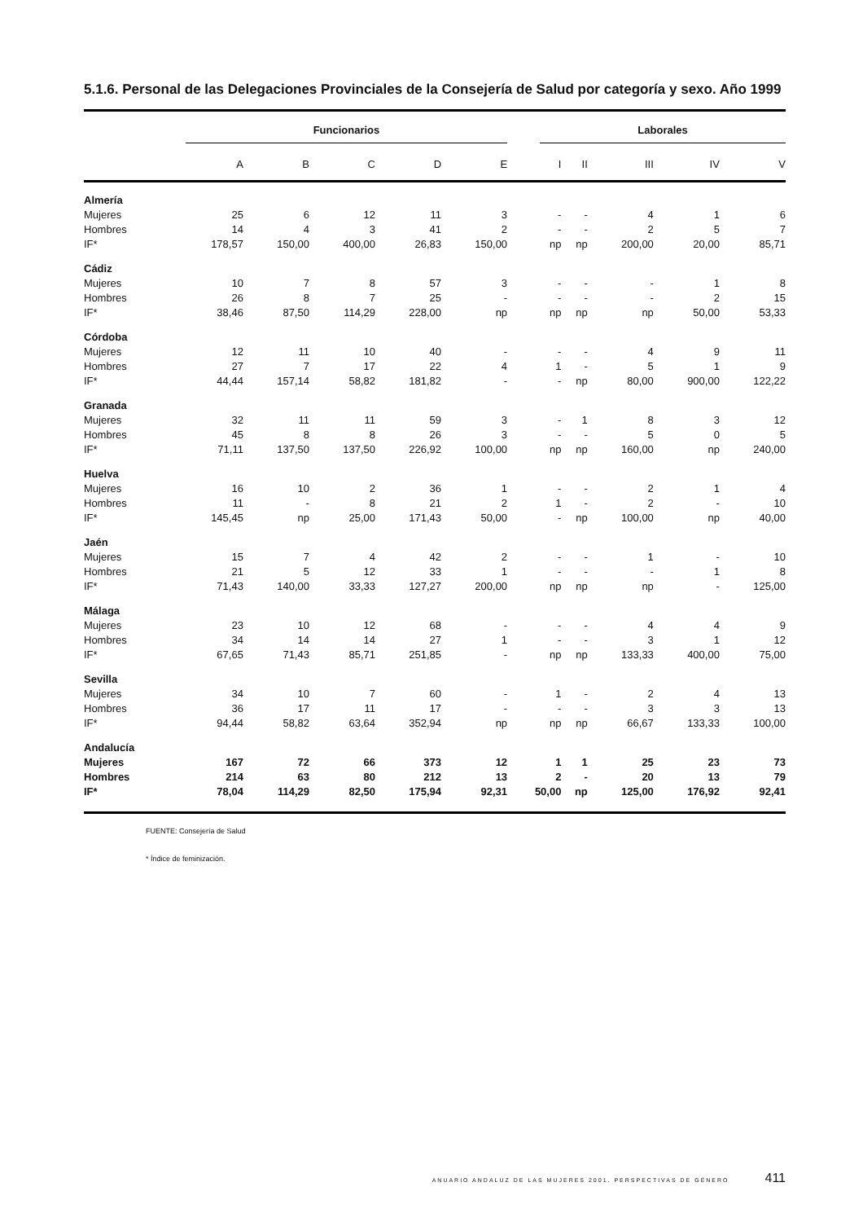5.1.6. Personal de las Delegaciones Provinciales de la Consejería de Salud por categoría y sexo. Año 1999
| | Funcionarios | | | | | Laborales | | | | |
| --- | --- | --- | --- | --- | --- | --- | --- | --- | --- | --- |
| | A | B | C | D | E | I | II | III | IV | V |
| Almería | | | | | | | | | | |
| Mujeres | 25 | 6 | 12 | 11 | 3 | - | - | 4 | 1 | 6 |
| Hombres | 14 | 4 | 3 | 41 | 2 | - | - | 2 | 5 | 7 |
| IF* | 178,57 | 150,00 | 400,00 | 26,83 | 150,00 | np | np | 200,00 | 20,00 | 85,71 |
| Cádiz | | | | | | | | | | |
| Mujeres | 10 | 7 | 8 | 57 | 3 | - | - | - | 1 | 8 |
| Hombres | 26 | 8 | 7 | 25 | - | - | - | - | 2 | 15 |
| IF* | 38,46 | 87,50 | 114,29 | 228,00 | np | np | np | np | 50,00 | 53,33 |
| Córdoba | | | | | | | | | | |
| Mujeres | 12 | 11 | 10 | 40 | - | - | - | 4 | 9 | 11 |
| Hombres | 27 | 7 | 17 | 22 | 4 | 1 | - | 5 | 1 | 9 |
| IF* | 44,44 | 157,14 | 58,82 | 181,82 | - | - | np | 80,00 | 900,00 | 122,22 |
| Granada | | | | | | | | | | |
| Mujeres | 32 | 11 | 11 | 59 | 3 | - | 1 | 8 | 3 | 12 |
| Hombres | 45 | 8 | 8 | 26 | 3 | - | - | 5 | 0 | 5 |
| IF* | 71,11 | 137,50 | 137,50 | 226,92 | 100,00 | np | np | 160,00 | np | 240,00 |
| Huelva | | | | | | | | | | |
| Mujeres | 16 | 10 | 2 | 36 | 1 | - | - | 2 | 1 | 4 |
| Hombres | 11 | - | 8 | 21 | 2 | 1 | - | 2 | - | 10 |
| IF* | 145,45 | np | 25,00 | 171,43 | 50,00 | - | np | 100,00 | np | 40,00 |
| Jaén | | | | | | | | | | |
| Mujeres | 15 | 7 | 4 | 42 | 2 | - | - | 1 | - | 10 |
| Hombres | 21 | 5 | 12 | 33 | 1 | - | - | - | 1 | 8 |
| IF* | 71,43 | 140,00 | 33,33 | 127,27 | 200,00 | np | np | np | - | 125,00 |
| Málaga | | | | | | | | | | |
| Mujeres | 23 | 10 | 12 | 68 | - | - | - | 4 | 4 | 9 |
| Hombres | 34 | 14 | 14 | 27 | 1 | - | - | 3 | 1 | 12 |
| IF* | 67,65 | 71,43 | 85,71 | 251,85 | - | np | np | 133,33 | 400,00 | 75,00 |
| Sevilla | | | | | | | | | | |
| Mujeres | 34 | 10 | 7 | 60 | - | 1 | - | 2 | 4 | 13 |
| Hombres | 36 | 17 | 11 | 17 | - | - | - | 3 | 3 | 13 |
| IF* | 94,44 | 58,82 | 63,64 | 352,94 | np | np | np | 66,67 | 133,33 | 100,00 |
| Andalucía | | | | | | | | | | |
| Mujeres | 167 | 72 | 66 | 373 | 12 | 1 | 1 | 25 | 23 | 73 |
| Hombres | 214 | 63 | 80 | 212 | 13 | 2 | - | 20 | 13 | 79 |
| IF* | 78,04 | 114,29 | 82,50 | 175,94 | 92,31 | 50,00 | np | 125,00 | 176,92 | 92,41 |
FUENTE: Consejería de Salud
* Índice de feminización.
ANUARIO ANDALUZ DE LAS MUJERES 2001. PERSPECTIVAS DE GÉNERO 411